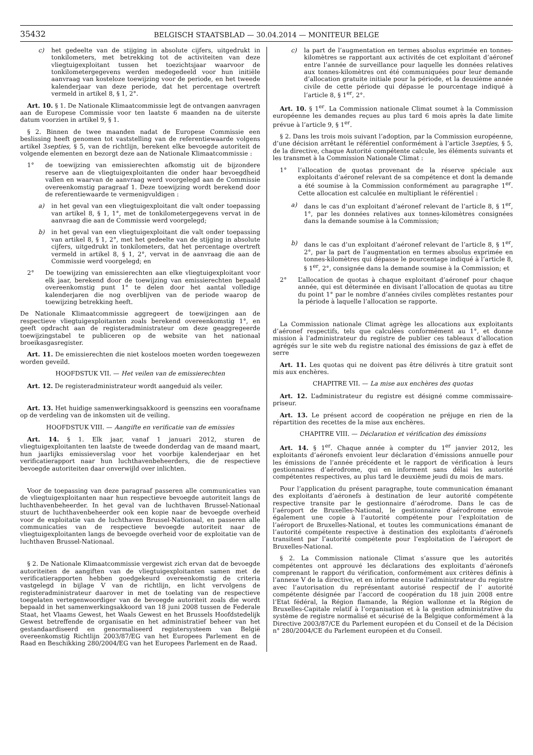35432
BELGISCH STAATSBLAD — 30.04.2014 — MONITEUR BELGE
c) het gedeelte van de stijging in absolute cijfers, uitgedrukt in tonkilometers, met betrekking tot de activiteiten van deze vliegtuigexploitant tussen het toezichtsjaar waarvoor de tonkilometergegevens werden medegedeeld voor hun initiële aanvraag van kosteloze toewijzing voor de periode, en het tweede kalenderjaar van deze periode, dat het percentage overtreft vermeld in artikel 8, § 1, 2°.
Art. 10. § 1. De Nationale Klimaatcommissie legt de ontvangen aanvragen aan de Europese Commissie voor ten laatste 6 maanden na de uiterste datum voorzien in artikel 9, § 1.
§ 2. Binnen de twee maanden nadat de Europese Commissie een beslissing heeft genomen tot vaststelling van de referentiewaarde volgens artikel 3septies, § 5, van de richtlijn, berekent elke bevoegde autoriteit de volgende elementen en bezorgt deze aan de Nationale Klimaatcommissie :
1° de toewijzing van emissierechten afkomstig uit de bijzondere reserve aan de vliegtuigexploitanten die onder haar bevoegdheid vallen en waarvan de aanvraag werd voorgelegd aan de Commissie overeenkomstig paragraaf 1. Deze toewijzing wordt berekend door de referentiewaarde te vermenigvuldigen :
a) in het geval van een vliegtuigexploitant die valt onder toepassing van artikel 8, § 1, 1°, met de tonkilometergegevens vervat in de aanvraag die aan de Commissie werd voorgelegd;
b) in het geval van een vliegtuigexploitant die valt onder toepassing van artikel 8, § 1, 2°, met het gedeelte van de stijging in absolute cijfers, uitgedrukt in tonkilometers, dat het percentage overtreft vermeld in artikel 8, § 1, 2°, vervat in de aanvraag die aan de Commissie werd voorgelegd; en
2° De toewijzing van emissierechten aan elke vliegtuigexploitant voor elk jaar, berekend door de toewijzing van emissierechten bepaald overeenkomstig punt 1° te delen door het aantal volledige kalenderjaren die nog overblijven van de periode waarop de toewijzing betrekking heeft.
De Nationale Klimaatcommissie aggregeert de toewijzingen aan de respectieve vliegtuigexploitanten zoals berekend overeenkomstig 1°, en geeft opdracht aan de registeradministrateur om deze geaggregeerde toewijzingstabel te publiceren op de website van het nationaal broeikasgasregister.
Art. 11. De emissierechten die niet kosteloos moeten worden toegewezen worden geveild.
HOOFDSTUK VII. — Het veilen van de emissierechten
Art. 12. De registeradministrateur wordt aangeduid als veiler.
Art. 13. Het huidige samenwerkingsakkoord is geenszins een voorafname op de verdeling van de inkomsten uit de veiling.
HOOFDSTUK VIII. — Aangifte en verificatie van de emissies
Art. 14. § 1. Elk jaar, vanaf 1 januari 2012, sturen de vliegtuigexploitanten ten laatste de tweede donderdag van de maand maart, hun jaarlijks emissieverslag voor het voorbije kalenderjaar en het verificatierapport naar hun luchthavenbeheerders, die de respectieve bevoegde autoriteiten daar onverwijld over inlichten.
Voor de toepassing van deze paragraaf passeren alle communicaties van de vliegtuigexploitanten naar hun respectieve bevoegde autoriteit langs de luchthavenbeheerder. In het geval van de luchthaven Brussel-Nationaal stuurt de luchthavenbeheerder ook een kopie naar de bevoegde overheid voor de exploitatie van de luchthaven Brussel-Nationaal, en passeren alle communicaties van de respectieve bevoegde autoriteit naar de vliegtuigexploitanten langs de bevoegde overheid voor de exploitatie van de luchthaven Brussel-Nationaal.
§ 2. De Nationale Klimaatcommissie vergewist zich ervan dat de bevoegde autoriteiten de aangiften van de vliegtuigexploitanten samen met de verificatierapporten hebben goedgekeurd overeenkomstig de criteria vastgelegd in bijlage V van de richtlijn, en licht vervolgens de registeradministrateur daarover in met de toelating van de respectieve toegelaten vertegenwoordiger van de bevoegde autoriteit zoals die wordt bepaald in het samenwerkingsakkoord van 18 juni 2008 tussen de Federale Staat, het Vlaams Gewest, het Waals Gewest en het Brussels Hoofdstedelijk Gewest betreffende de organisatie en het administratief beheer van het gestandaardiseerd en genormaliseerd registersysteem van België overeenkomstig Richtlijn 2003/87/EG van het Europees Parlement en de Raad en Beschikking 280/2004/EG van het Europees Parlement en de Raad.
c) la part de l’augmentation en termes absolus exprimée en tonnes-kilomètres se rapportant aux activités de cet exploitant d’aéronef entre l’année de surveillance pour laquelle les données relatives aux tonnes-kilomètres ont été communiquées pour leur demande d’allocation gratuite initiale pour la période, et la deuxième année civile de cette période qui dépasse le pourcentage indiqué à l’article 8, § 1<sup>er</sup>, 2°.
Art. 10. § 1<sup>er</sup>. La Commission nationale Climat soumet à la Commission européenne les demandes reçues au plus tard 6 mois après la date limite prévue à l’article 9, § 1<sup>er</sup>.
§ 2. Dans les trois mois suivant l’adoption, par la Commission européenne, d’une décision arrêtant le référentiel conformément à l’article 3septies, § 5, de la directive, chaque Autorité compétente calcule, les éléments suivants et les transmet à la Commission Nationale Climat :
1° l’allocation de quotas provenant de la réserve spéciale aux exploitants d’aéronef relevant de sa compétence et dont la demande a été soumise à la Commission conformément au paragraphe 1<sup>er</sup>. Cette allocation est calculée en multipliant le référentiel :
a) dans le cas d’un exploitant d’aéronef relevant de l’article 8, § 1<sup>er</sup>, 1°, par les données relatives aux tonnes-kilomètres consignées dans la demande soumise à la Commission;
b) dans le cas d’un exploitant d’aéronef relevant de l’article 8, § 1<sup>er</sup>, 2°, par la part de l’augmentation en termes absolus exprimée en tonnes-kilomètres qui dépasse le pourcentage indiqué à l’article 8, § 1<sup>er</sup>, 2°, consignée dans la demande soumise à la Commission; et
2° L’allocation de quotas à chaque exploitant d’aéronef pour chaque année, qui est déterminée en divisant l’allocation de quotas au titre du point 1° par le nombre d’années civiles complètes restantes pour la période à laquelle l’allocation se rapporte.
La Commission nationale Climat agrège les allocations aux exploitants d’aéronef respectifs, tels que calculées conformément au 1°, et donne mission à l’administrateur du registre de publier ces tableaux d’allocation agrégés sur le site web du registre national des émissions de gaz à effet de serre
Art. 11. Les quotas qui ne doivent pas être délivrés à titre gratuit sont mis aux enchères.
CHAPITRE VII. — La mise aux enchères des quotas
Art. 12. L’administrateur du registre est désigné comme commissaire-priseur.
Art. 13. Le présent accord de coopération ne préjuge en rien de la répartition des recettes de la mise aux enchères.
CHAPITRE VIII. — Déclaration et vérification des émissions
Art. 14. § 1<sup>er</sup>. Chaque année à compter du 1<sup>er</sup> janvier 2012, les exploitants d’aéronefs envoient leur déclaration d’émissions annuelle pour les émissions de l’année précédente et le rapport de vérification à leurs gestionnaires d’aérodrome, qui en informent sans délai les autorité compétentes respectives, au plus tard le deuxième jeudi du mois de mars.
Pour l’application du présent paragraphe, toute communication émanant des exploitants d’aéronefs à destination de leur autorité compétente respective transite par le gestionnaire d’aérodrome. Dans le cas de l’aéroport de Bruxelles-National, le gestionnaire d’aérodrome envoie également une copie à l’autorité compétente pour l’exploitation de l’aéroport de Bruxelles-National, et toutes les communications émanant de l’autorité compétente respective à destination des exploitants d’aéronefs transitent par l’autorité compétente pour l’exploitation de l’aéroport de Bruxelles-National.
§ 2. La Commission nationale Climat s’assure que les autorités compétentes ont approuvé les déclarations des exploitants d’aéronefs comprenant le rapport du vérification, conformément aux critères définis à l’annexe V de la directive, et en informe ensuite l’administrateur du registre avec l’autorisation du représentant autorisé respectif de l’ autorité compétente désignée par l’accord de coopération du 18 juin 2008 entre l’Etat fédéral, la Région flamande, la Région wallonne et la Région de Bruxelles-Capitale relatif à l’organisation et à la gestion administrative du système de registre normalisé et sécurisé de la Belgique conformément à la Directive 2003/87/CE du Parlement européen et du Conseil et de la Décision n° 280/2004/CE du Parlement européen et du Conseil.